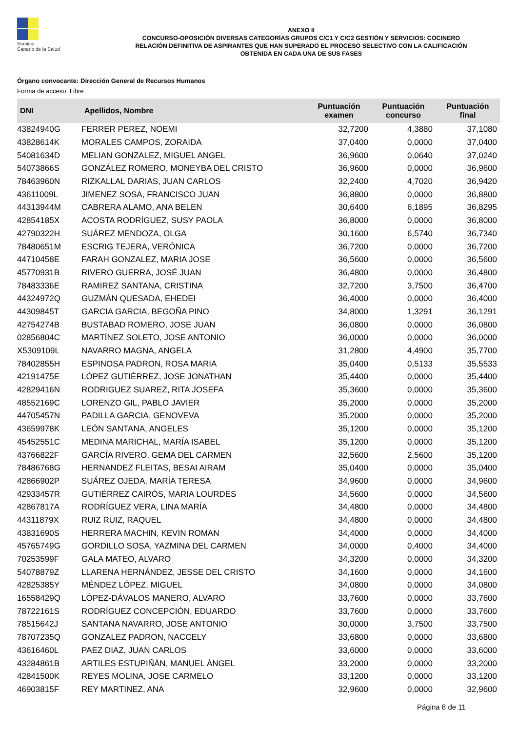Servicio
Canario de la Salud
ANEXO II
CONCURSO-OPOSICIÓN DIVERSAS CATEGORÍAS GRUPOS C/C1 Y C/C2 GESTIÓN Y SERVICIOS: COCINERO
RELACIÓN DEFINITIVA DE ASPIRANTES QUE HAN SUPERADO EL PROCESO SELECTIVO CON LA CALIFICACIÓN
OBTENIDA EN CADA UNA DE SUS FASES
Órgano convocante: Dirección General de Recursos Humanos
Forma de acceso: Libre
| DNI | Apellidos, Nombre | Puntuación examen | Puntuación concurso | Puntuación final |
| --- | --- | --- | --- | --- |
| 43824940G | FERRER PEREZ, NOEMI | 32,7200 | 4,3880 | 37,1080 |
| 43828614K | MORALES CAMPOS, ZORAIDA | 37,0400 | 0,0000 | 37,0400 |
| 54081634D | MELIAN GONZALEZ, MIGUEL ANGEL | 36,9600 | 0,0640 | 37,0240 |
| 54073866S | GONZÁLEZ ROMERO, MONEYBA DEL CRISTO | 36,9600 | 0,0000 | 36,9600 |
| 78463960N | RIZKALLAL DARIAS, JUAN CARLOS | 32,2400 | 4,7020 | 36,9420 |
| 43611009L | JIMENEZ SOSA, FRANCISCO JUAN | 36,8800 | 0,0000 | 36,8800 |
| 44313944M | CABRERA ALAMO, ANA BELEN | 30,6400 | 6,1895 | 36,8295 |
| 42854185X | ACOSTA RODRÍGUEZ, SUSY PAOLA | 36,8000 | 0,0000 | 36,8000 |
| 42790322H | SUÁREZ MENDOZA, OLGA | 30,1600 | 6,5740 | 36,7340 |
| 78480651M | ESCRIG TEJERA, VERÓNICA | 36,7200 | 0,0000 | 36,7200 |
| 44710458E | FARAH GONZALEZ, MARIA JOSE | 36,5600 | 0,0000 | 36,5600 |
| 45770931B | RIVERO GUERRA, JOSÉ JUAN | 36,4800 | 0,0000 | 36,4800 |
| 78483336E | RAMIREZ SANTANA, CRISTINA | 32,7200 | 3,7500 | 36,4700 |
| 44324972Q | GUZMÁN QUESADA, EHEDEI | 36,4000 | 0,0000 | 36,4000 |
| 44309845T | GARCIA GARCIA, BEGOÑA PINO | 34,8000 | 1,3291 | 36,1291 |
| 42754274B | BUSTABAD ROMERO, JOSE JUAN | 36,0800 | 0,0000 | 36,0800 |
| 02856804C | MARTÍNEZ SOLETO, JOSE ANTONIO | 36,0000 | 0,0000 | 36,0000 |
| X5309109L | NAVARRO MAGNA, ANGELA | 31,2800 | 4,4900 | 35,7700 |
| 78402855H | ESPINOSA PADRON, ROSA MARIA | 35,0400 | 0,5133 | 35,5533 |
| 42191475E | LÓPEZ GUTIÉRREZ, JOSE JONATHAN | 35,4400 | 0,0000 | 35,4400 |
| 42829416N | RODRIGUEZ SUAREZ, RITA JOSEFA | 35,3600 | 0,0000 | 35,3600 |
| 48552169C | LORENZO GIL, PABLO JAVIER | 35,2000 | 0,0000 | 35,2000 |
| 44705457N | PADILLA GARCIA, GENOVEVA | 35,2000 | 0,0000 | 35,2000 |
| 43659978K | LEÓN SANTANA, ANGELES | 35,1200 | 0,0000 | 35,1200 |
| 45452551C | MEDINA MARICHAL, MARÍA ISABEL | 35,1200 | 0,0000 | 35,1200 |
| 43766822F | GARCÍA RIVERO, GEMA DEL CARMEN | 32,5600 | 2,5600 | 35,1200 |
| 78486768G | HERNANDEZ FLEITAS, BESAI AIRAM | 35,0400 | 0,0000 | 35,0400 |
| 42866902P | SUÁREZ OJEDA, MARÍA TERESA | 34,9600 | 0,0000 | 34,9600 |
| 42933457R | GUTIÉRREZ CAIRÓS, MARIA LOURDES | 34,5600 | 0,0000 | 34,5600 |
| 42867817A | RODRÍGUEZ VERA, LINA MARÍA | 34,4800 | 0,0000 | 34,4800 |
| 44311879X | RUIZ RUIZ, RAQUEL | 34,4800 | 0,0000 | 34,4800 |
| 43831690S | HERRERA MACHIN, KEVIN ROMAN | 34,4000 | 0,0000 | 34,4000 |
| 45765749G | GORDILLO SOSA, YAZMINA DEL CARMEN | 34,0000 | 0,4000 | 34,4000 |
| 70253599F | GALA MATEO, ALVARO | 34,3200 | 0,0000 | 34,3200 |
| 54078879Z | LLARENA HERNÁNDEZ, JESSE DEL CRISTO | 34,1600 | 0,0000 | 34,1600 |
| 42825385Y | MÉNDEZ LÓPEZ, MIGUEL | 34,0800 | 0,0000 | 34,0800 |
| 16558429Q | LÓPEZ-DÁVALOS MANERO, ALVARO | 33,7600 | 0,0000 | 33,7600 |
| 78722161S | RODRÍGUEZ CONCEPCIÓN, EDUARDO | 33,7600 | 0,0000 | 33,7600 |
| 78515642J | SANTANA NAVARRO, JOSE ANTONIO | 30,0000 | 3,7500 | 33,7500 |
| 78707235Q | GONZALEZ PADRON, NACCELY | 33,6800 | 0,0000 | 33,6800 |
| 43616460L | PAEZ DIAZ, JUAN CARLOS | 33,6000 | 0,0000 | 33,6000 |
| 43284861B | ARTILES ESTUPIÑÁN, MANUEL ÁNGEL | 33,2000 | 0,0000 | 33,2000 |
| 42841500K | REYES MOLINA, JOSE CARMELO | 33,1200 | 0,0000 | 33,1200 |
| 46903815F | REY MARTINEZ, ANA | 32,9600 | 0,0000 | 32,9600 |
Página 8 de 11